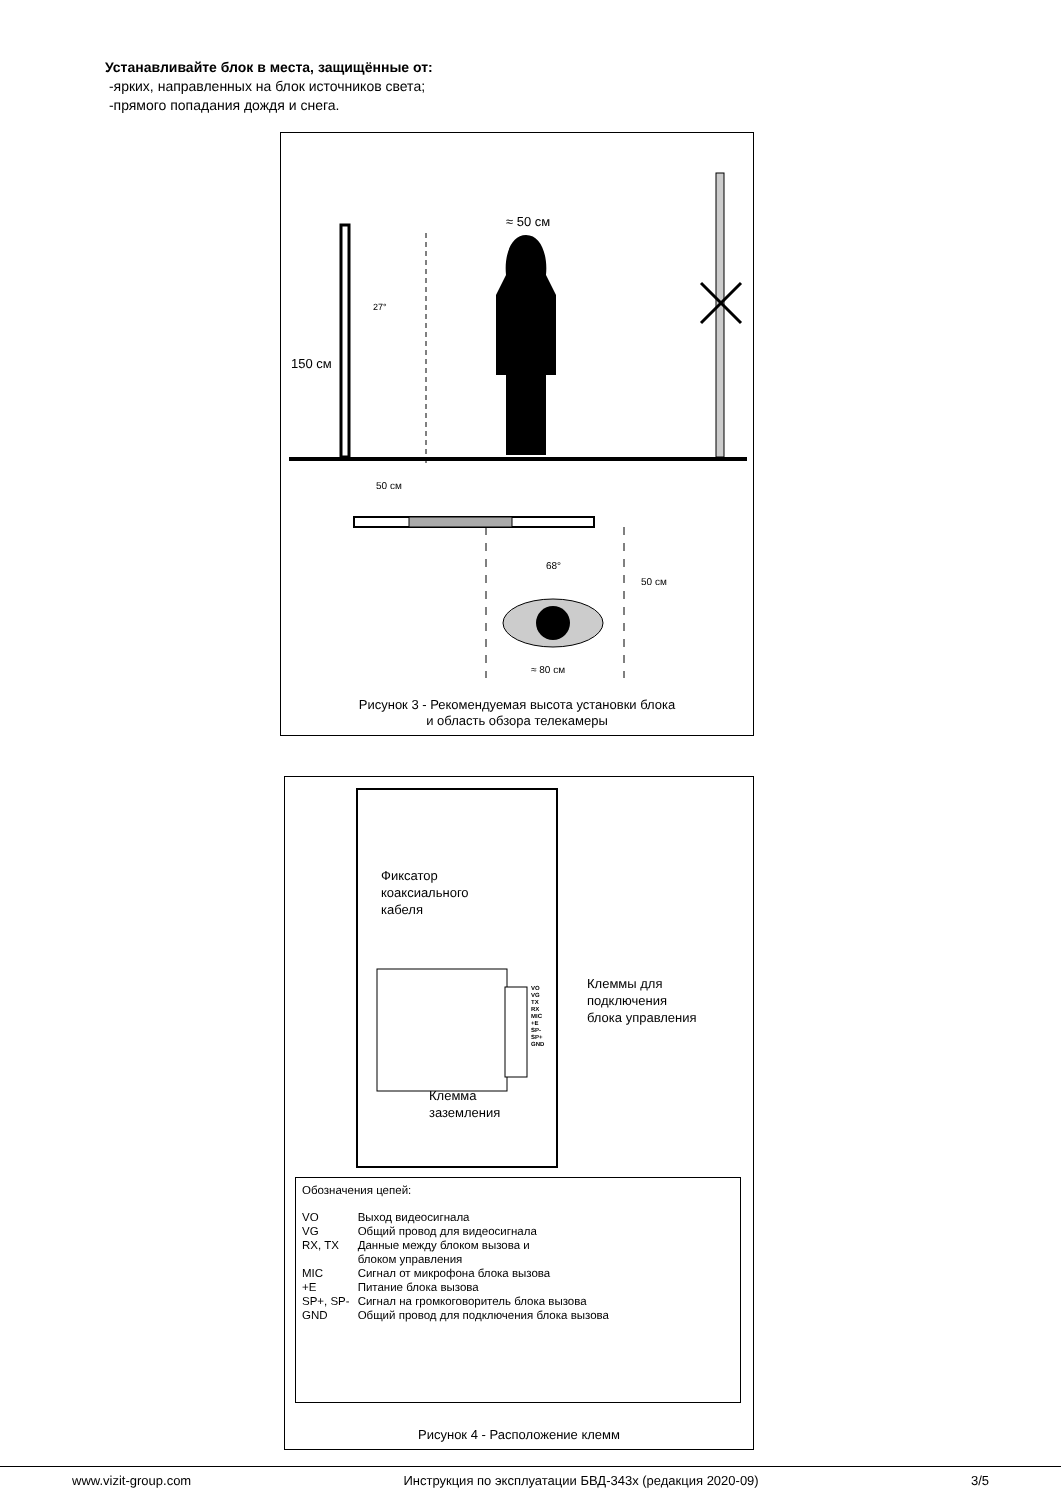Устанавливайте блок в места, защищённые от:
-ярких, направленных на блок источников света;
-прямого попадания дождя и снега.
≈ 50 см
27°
150 см
50 см
68°
50 см
≈ 80 см
Рисунок 3 - Рекомендуемая высота установки блока
и область обзора телекамеры
Фиксатор
коаксиального
кабеля
VO
VG
TX
RX
MIC
+E
SP-
SP+
GND
Клеммы для
подключения
блока управления
Клемма
заземления
Обозначения цепей:
| VO | Выход видеосигнала |
| VG | Общий провод для видеосигнала |
| RX, TX | Данные между блоком вызова и блоком управления |
| MIC | Сигнал от микрофона блока вызова |
| +E | Питание блока вызова |
| SP+, SP- | Сигнал на громкоговоритель блока вызова |
| GND | Общий провод для подключения блока вызова |
Рисунок 4 - Расположение клемм
www.vizit-group.com Инструкция по эксплуатации БВД-343х (редакция 2020-09) 3/5